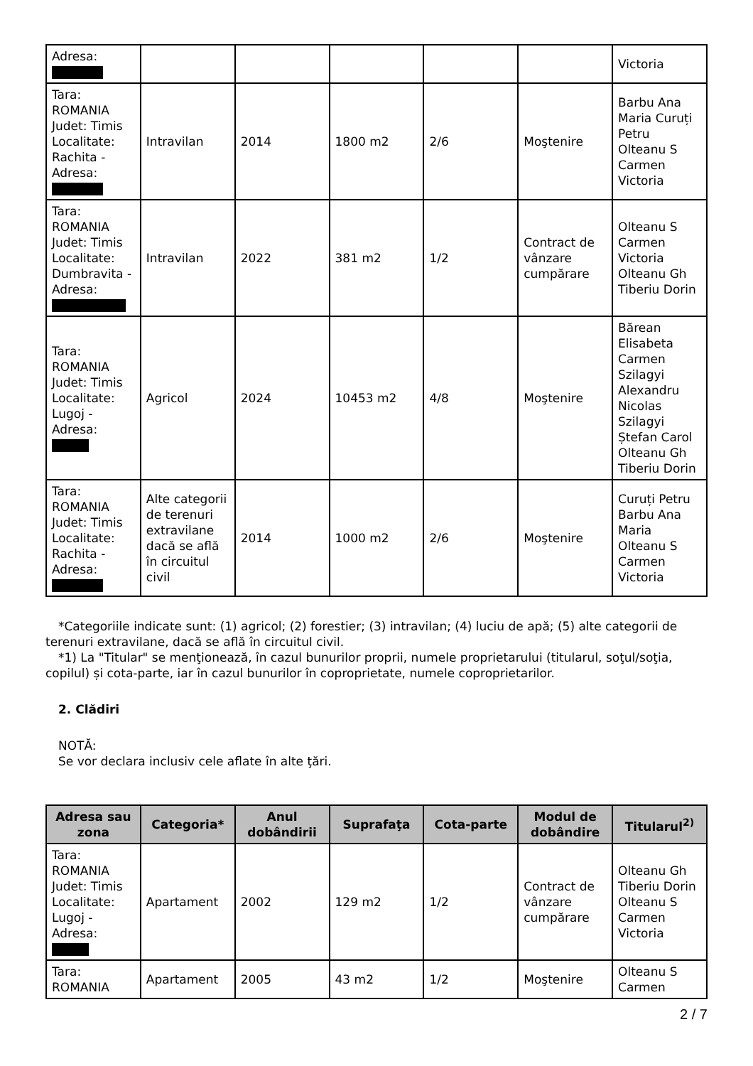| Adresa: | | | | | | Victoria |
| Tara: ROMANIA Judet: Timis Localitate: Rachita - Adresa: | Intravilan | 2014 | 1800 m2 | 2/6 | Moştenire | Barbu Ana Maria Curuți Petru Olteanu S Carmen Victoria |
| Tara: ROMANIA Judet: Timis Localitate: Dumbravita - Adresa: | Intravilan | 2022 | 381 m2 | 1/2 | Contract de vânzare cumpărare | Olteanu S Carmen Victoria Olteanu Gh Tiberiu Dorin |
| Tara: ROMANIA Judet: Timis Localitate: Lugoj - Adresa: | Agricol | 2024 | 10453 m2 | 4/8 | Moştenire | Bărean Elisabeta Carmen Szilagyi Alexandru Nicolas Szilagyi Ștefan Carol Olteanu Gh Tiberiu Dorin |
| Tara: ROMANIA Judet: Timis Localitate: Rachita - Adresa: | Alte categorii de terenuri extravilane dacă se află în circuitul civil | 2014 | 1000 m2 | 2/6 | Moştenire | Curuți Petru Barbu Ana Maria Olteanu S Carmen Victoria |
*Categoriile indicate sunt: (1) agricol; (2) forestier; (3) intravilan; (4) luciu de apă; (5) alte categorii de terenuri extravilane, dacă se află în circuitul civil.
*1) La "Titular" se menţionează, în cazul bunurilor proprii, numele proprietarului (titularul, soţul/soţia, copilul) și cota-parte, iar în cazul bunurilor în coproprietate, numele coproprietarilor.
2. Clădiri
NOTĂ:
Se vor declara inclusiv cele aflate în alte ţări.
| Adresa sau zona | Categoria* | Anul dobândirii | Suprafaţa | Cota-parte | Modul de dobândire | Titularul<sup>2)</sup> |
| --- | --- | --- | --- | --- | --- | --- |
| Tara: ROMANIA Judet: Timis Localitate: Lugoj - Adresa: | Apartament | 2002 | 129 m2 | 1/2 | Contract de vânzare cumpărare | Olteanu Gh Tiberiu Dorin Olteanu S Carmen Victoria |
| Tara: ROMANIA | Apartament | 2005 | 43 m2 | 1/2 | Moştenire | Olteanu S Carmen |
2 / 7